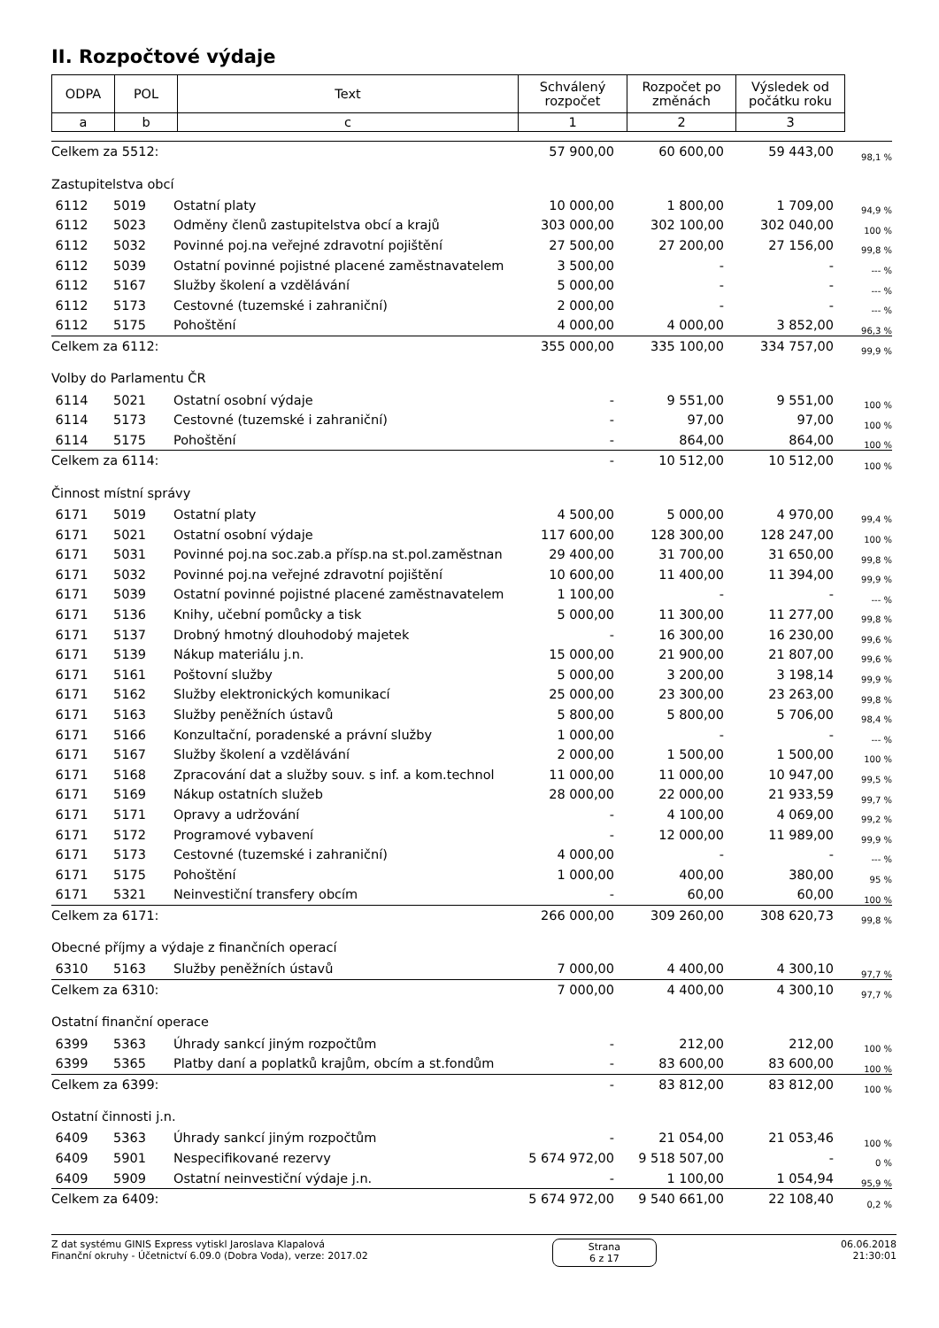II. Rozpočtové výdaje
| ODPA | POL | Text | Schválený rozpočet | Rozpočet po změnách | Výsledek od počátku roku | |
| a | b | c | 1 | 2 | 3 | |
| Celkem za 5512: | | | 57 900,00 | 60 600,00 | 59 443,00 | 98,1 % |
| Zastupitelstva obcí | | | | | | |
| 6112 | 5019 | Ostatní platy | 10 000,00 | 1 800,00 | 1 709,00 | 94,9 % |
| 6112 | 5023 | Odměny členů zastupitelstva obcí a krajů | 303 000,00 | 302 100,00 | 302 040,00 | 100 % |
| 6112 | 5032 | Povinné poj.na veřejné zdravotní pojištění | 27 500,00 | 27 200,00 | 27 156,00 | 99,8 % |
| 6112 | 5039 | Ostatní povinné pojistné placené zaměstnavatelem | 3 500,00 | - | - | --- % |
| 6112 | 5167 | Služby školení a vzdělávání | 5 000,00 | - | - | --- % |
| 6112 | 5173 | Cestovné (tuzemské i zahraniční) | 2 000,00 | - | - | --- % |
| 6112 | 5175 | Pohoštění | 4 000,00 | 4 000,00 | 3 852,00 | 96,3 % |
| Celkem za 6112: | | | 355 000,00 | 335 100,00 | 334 757,00 | 99,9 % |
| Volby do Parlamentu ČR | | | | | | |
| 6114 | 5021 | Ostatní osobní výdaje | - | 9 551,00 | 9 551,00 | 100 % |
| 6114 | 5173 | Cestovné (tuzemské i zahraniční) | - | 97,00 | 97,00 | 100 % |
| 6114 | 5175 | Pohoštění | - | 864,00 | 864,00 | 100 % |
| Celkem za 6114: | | | - | 10 512,00 | 10 512,00 | 100 % |
| Činnost místní správy | | | | | | |
| 6171 | 5019 | Ostatní platy | 4 500,00 | 5 000,00 | 4 970,00 | 99,4 % |
| 6171 | 5021 | Ostatní osobní výdaje | 117 600,00 | 128 300,00 | 128 247,00 | 100 % |
| 6171 | 5031 | Povinné poj.na soc.zab.a přísp.na st.pol.zaměstnan | 29 400,00 | 31 700,00 | 31 650,00 | 99,8 % |
| 6171 | 5032 | Povinné poj.na veřejné zdravotní pojištění | 10 600,00 | 11 400,00 | 11 394,00 | 99,9 % |
| 6171 | 5039 | Ostatní povinné pojistné placené zaměstnavatelem | 1 100,00 | - | - | --- % |
| 6171 | 5136 | Knihy, učební pomůcky a tisk | 5 000,00 | 11 300,00 | 11 277,00 | 99,8 % |
| 6171 | 5137 | Drobný hmotný dlouhodobý majetek | - | 16 300,00 | 16 230,00 | 99,6 % |
| 6171 | 5139 | Nákup materiálu j.n. | 15 000,00 | 21 900,00 | 21 807,00 | 99,6 % |
| 6171 | 5161 | Poštovní služby | 5 000,00 | 3 200,00 | 3 198,14 | 99,9 % |
| 6171 | 5162 | Služby elektronických komunikací | 25 000,00 | 23 300,00 | 23 263,00 | 99,8 % |
| 6171 | 5163 | Služby peněžních ústavů | 5 800,00 | 5 800,00 | 5 706,00 | 98,4 % |
| 6171 | 5166 | Konzultační, poradenské a právní služby | 1 000,00 | - | - | --- % |
| 6171 | 5167 | Služby školení a vzdělávání | 2 000,00 | 1 500,00 | 1 500,00 | 100 % |
| 6171 | 5168 | Zpracování dat a služby souv. s inf. a kom.technol | 11 000,00 | 11 000,00 | 10 947,00 | 99,5 % |
| 6171 | 5169 | Nákup ostatních služeb | 28 000,00 | 22 000,00 | 21 933,59 | 99,7 % |
| 6171 | 5171 | Opravy a udržování | - | 4 100,00 | 4 069,00 | 99,2 % |
| 6171 | 5172 | Programové vybavení | - | 12 000,00 | 11 989,00 | 99,9 % |
| 6171 | 5173 | Cestovné (tuzemské i zahraniční) | 4 000,00 | - | - | --- % |
| 6171 | 5175 | Pohoštění | 1 000,00 | 400,00 | 380,00 | 95 % |
| 6171 | 5321 | Neinvestiční transfery obcím | - | 60,00 | 60,00 | 100 % |
| Celkem za 6171: | | | 266 000,00 | 309 260,00 | 308 620,73 | 99,8 % |
| Obecné příjmy a výdaje z finančních operací | | | | | | |
| 6310 | 5163 | Služby peněžních ústavů | 7 000,00 | 4 400,00 | 4 300,10 | 97,7 % |
| Celkem za 6310: | | | 7 000,00 | 4 400,00 | 4 300,10 | 97,7 % |
| Ostatní finanční operace | | | | | | |
| 6399 | 5363 | Úhrady sankcí jiným rozpočtům | - | 212,00 | 212,00 | 100 % |
| 6399 | 5365 | Platby daní a poplatků krajům, obcím a st.fondům | - | 83 600,00 | 83 600,00 | 100 % |
| Celkem za 6399: | | | - | 83 812,00 | 83 812,00 | 100 % |
| Ostatní činnosti j.n. | | | | | | |
| 6409 | 5363 | Úhrady sankcí jiným rozpočtům | - | 21 054,00 | 21 053,46 | 100 % |
| 6409 | 5901 | Nespecifikované rezervy | 5 674 972,00 | 9 518 507,00 | - | 0 % |
| 6409 | 5909 | Ostatní neinvestiční výdaje j.n. | - | 1 100,00 | 1 054,94 | 95,9 % |
| Celkem za 6409: | | | 5 674 972,00 | 9 540 661,00 | 22 108,40 | 0,2 % |
Z dat systému GINIS Express vytiskl Jaroslava Klapalová
Finanční okruhy - Účetnictví 6.09.0 (Dobra Voda), verze: 2017.02
Strana
6 z 17
06.06.2018
21:30:01